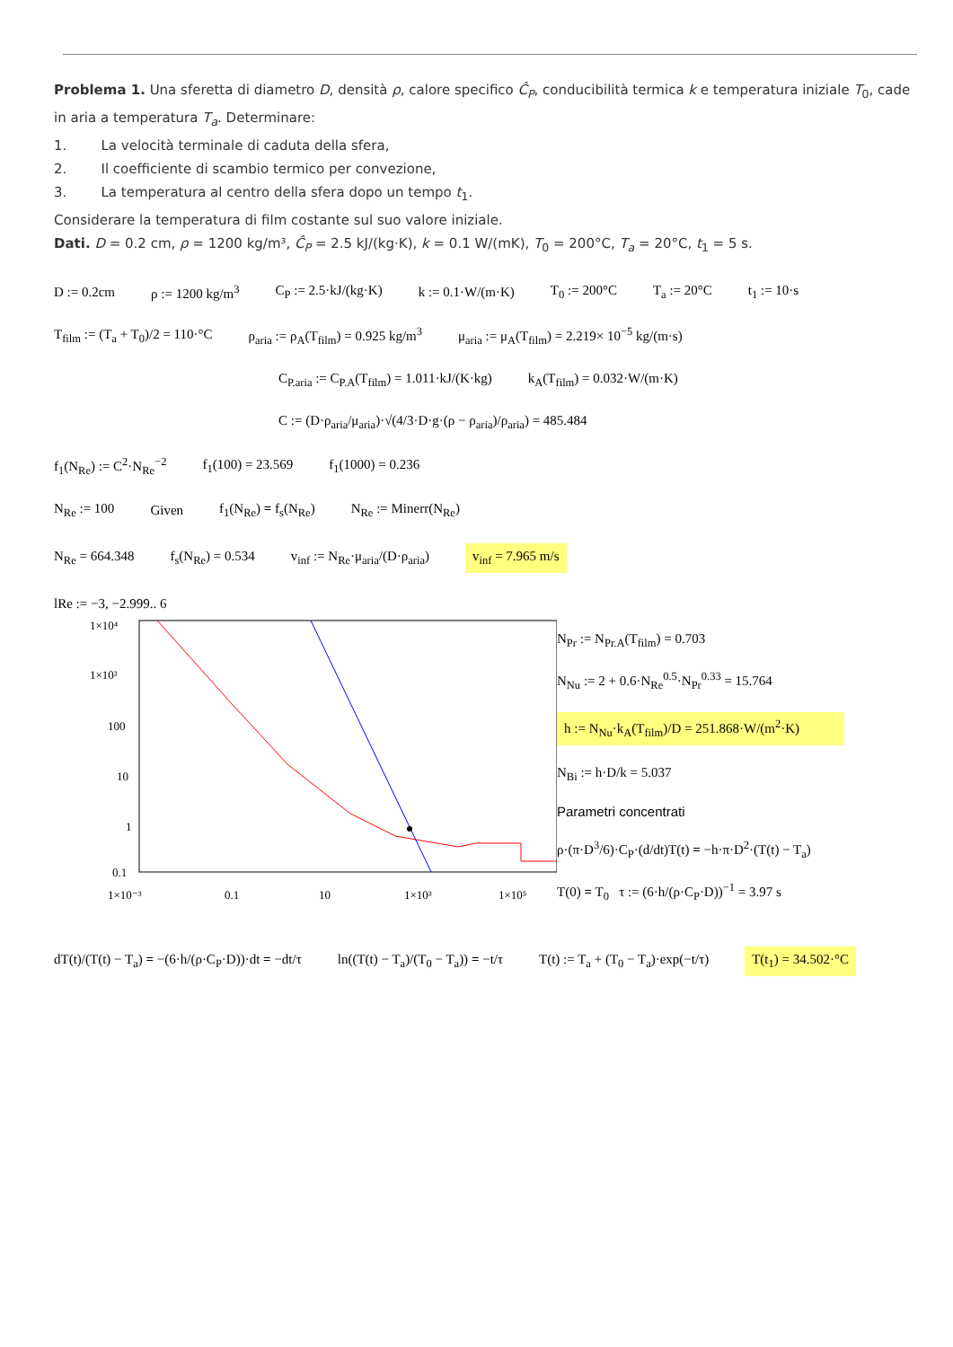Problema 1. Una sferetta di diametro D, densità ρ, calore specifico Ĉ<sub>P</sub>, conducibilità termica k e temperatura iniziale T<sub>0</sub>, cade in aria a temperatura T<sub>a</sub>. Determinare:
1. La velocità terminale di caduta della sfera,
2. Il coefficiente di scambio termico per convezione,
3. La temperatura al centro della sfera dopo un tempo t<sub>1</sub>.
Considerare la temperatura di film costante sul suo valore iniziale.
Dati. D = 0.2 cm, ρ = 1200 kg/m³, Ĉ<sub>P</sub> = 2.5 kJ/(kg·K), k = 0.1 W/(mK), T<sub>0</sub> = 200°C, T<sub>a</sub> = 20°C, t<sub>1</sub> = 5 s.
D := 0.2cm ρ := 1200 kg/m<sup>3</sup> C<sub>P</sub> := 2.5·kJ/(kg·K) k := 0.1·W/(m·K) T<sub>0</sub> := 200°C T<sub>a</sub> := 20°C t<sub>1</sub> := 10·s
T<sub>film</sub> := (T<sub>a</sub> + T<sub>0</sub>)/2 = 110·°C ρ<sub>aria</sub> := ρ<sub>A</sub>(T<sub>film</sub>) = 0.925 kg/m<sup>3</sup> μ<sub>aria</sub> := μ<sub>A</sub>(T<sub>film</sub>) = 2.219× 10<sup>−5</sup> kg/(m·s)
C<sub>P.aria</sub> := C<sub>P.A</sub>(T<sub>film</sub>) = 1.011·kJ/(K·kg) k<sub>A</sub>(T<sub>film</sub>) = 0.032·W/(m·K)
C := (D·ρ<sub>aria</sub>/μ<sub>aria</sub>)·√(4/3·D·g·(ρ − ρ<sub>aria</sub>)/ρ<sub>aria</sub>) = 485.484
f<sub>1</sub>(N<sub>Re</sub>) := C<sup>2</sup>·N<sub>Re</sub><sup>−2</sup> f<sub>1</sub>(100) = 23.569 f<sub>1</sub>(1000) = 0.236
N<sub>Re</sub> := 100 Given f<sub>1</sub>(N<sub>Re</sub>) = f<sub>s</sub>(N<sub>Re</sub>) N<sub>Re</sub> := Minerr(N<sub>Re</sub>)
N<sub>Re</sub> = 664.348 f<sub>s</sub>(N<sub>Re</sub>) = 0.534 v<sub>inf</sub> := N<sub>Re</sub>·μ<sub>aria</sub>/(D·ρ<sub>aria</sub>) v<sub>inf</sub> = 7.965 m/s
lRe := −3, −2.999.. 6
1×10⁴
1×10³
100
10
1
0.1
1×10⁻³
0.1
10
1×10³
1×10⁵
N<sub>Pr</sub> := N<sub>Pr.A</sub>(T<sub>film</sub>) = 0.703
N<sub>Nu</sub> := 2 + 0.6·N<sub>Re</sub><sup>0.5</sup>·N<sub>Pr</sub><sup>0.33</sup> = 15.764
h := N<sub>Nu</sub>·k<sub>A</sub>(T<sub>film</sub>)/D = 251.868·W/(m<sup>2</sup>·K)
N<sub>Bi</sub> := h·D/k = 5.037
Parametri concentrati
ρ·(π·D<sup>3</sup>/6)·C<sub>P</sub>·(d/dt)T(t) = −h·π·D<sup>2</sup>·(T(t) − T<sub>a</sub>)
T(0) = T<sub>0</sub> τ := (6·h/(ρ·C<sub>P</sub>·D))<sup>−1</sup> = 3.97 s
dT(t)/(T(t) − T<sub>a</sub>) = −(6·h/(ρ·C<sub>P</sub>·D))·dt = −dt/τ ln((T(t) − T<sub>a</sub>)/(T<sub>0</sub> − T<sub>a</sub>)) = −t/τ T(t) := T<sub>a</sub> + (T<sub>0</sub> − T<sub>a</sub>)·exp(−t/τ) T(t<sub>1</sub>) = 34.502·°C